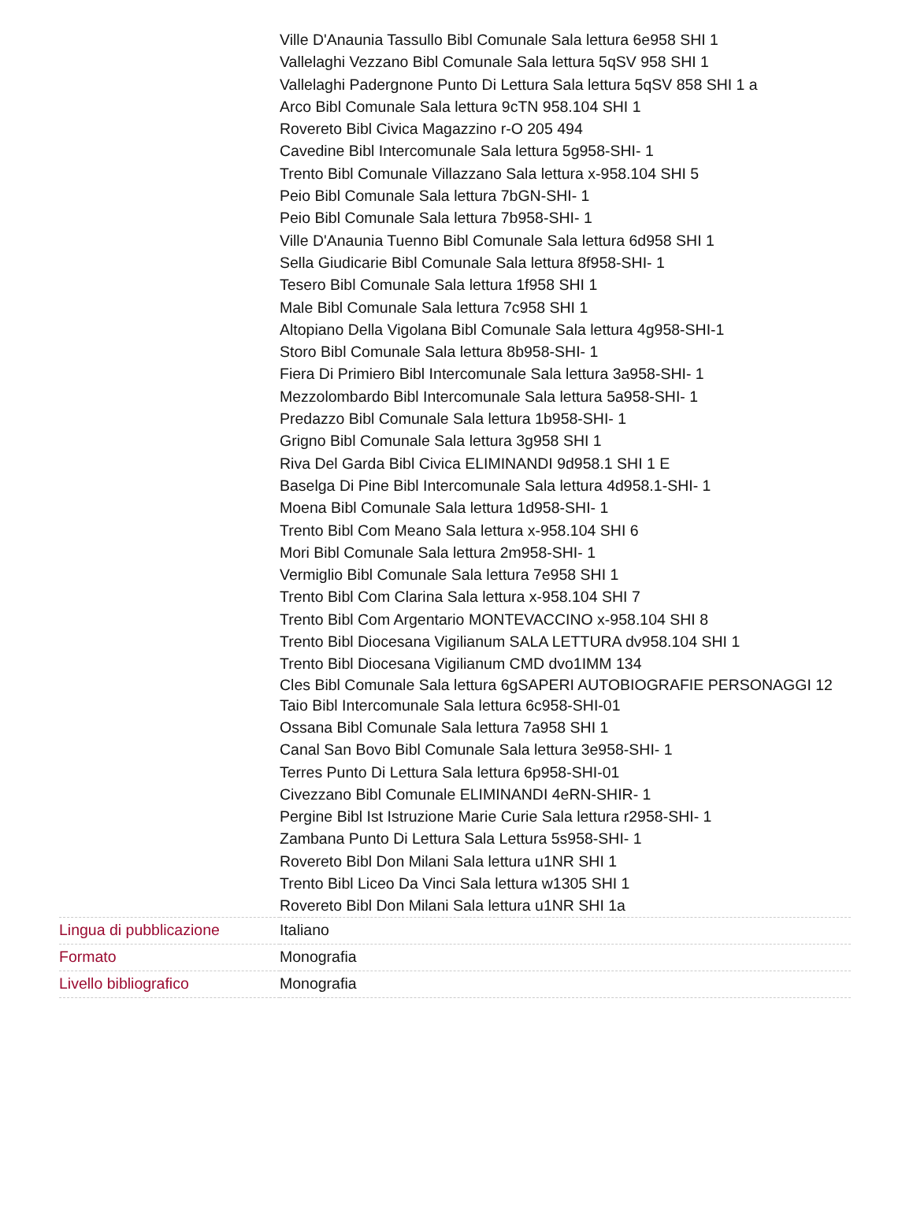| | Ville D'Anaunia Tassullo Bibl Comunale Sala lettura 6e958 SHI 1 Vallelaghi Vezzano Bibl Comunale Sala lettura 5qSV 958 SHI 1 Vallelaghi Padergnone Punto Di Lettura Sala lettura 5qSV 858 SHI 1 a Arco Bibl Comunale Sala lettura 9cTN 958.104 SHI 1 Rovereto Bibl Civica Magazzino r-O 205 494 Cavedine Bibl Intercomunale Sala lettura 5g958-SHI- 1 Trento Bibl Comunale Villazzano Sala lettura x-958.104 SHI 5 Peio Bibl Comunale Sala lettura 7bGN-SHI- 1 Peio Bibl Comunale Sala lettura 7b958-SHI- 1 Ville D'Anaunia Tuenno Bibl Comunale Sala lettura 6d958 SHI 1 Sella Giudicarie Bibl Comunale Sala lettura 8f958-SHI- 1 Tesero Bibl Comunale Sala lettura 1f958 SHI 1 Male Bibl Comunale Sala lettura 7c958 SHI 1 Altopiano Della Vigolana Bibl Comunale Sala lettura 4g958-SHI-1 Storo Bibl Comunale Sala lettura 8b958-SHI- 1 Fiera Di Primiero Bibl Intercomunale Sala lettura 3a958-SHI- 1 Mezzolombardo Bibl Intercomunale Sala lettura 5a958-SHI- 1 Predazzo Bibl Comunale Sala lettura 1b958-SHI- 1 Grigno Bibl Comunale Sala lettura 3g958 SHI 1 Riva Del Garda Bibl Civica ELIMINANDI 9d958.1 SHI 1 E Baselga Di Pine Bibl Intercomunale Sala lettura 4d958.1-SHI- 1 Moena Bibl Comunale Sala lettura 1d958-SHI- 1 Trento Bibl Com Meano Sala lettura x-958.104 SHI 6 Mori Bibl Comunale Sala lettura 2m958-SHI- 1 Vermiglio Bibl Comunale Sala lettura 7e958 SHI 1 Trento Bibl Com Clarina Sala lettura x-958.104 SHI 7 Trento Bibl Com Argentario MONTEVACCINO x-958.104 SHI 8 Trento Bibl Diocesana Vigilianum SALA LETTURA dv958.104 SHI 1 Trento Bibl Diocesana Vigilianum CMD dvo1IMM 134 Cles Bibl Comunale Sala lettura 6gSAPERI AUTOBIOGRAFIE PERSONAGGI 12 Taio Bibl Intercomunale Sala lettura 6c958-SHI-01 Ossana Bibl Comunale Sala lettura 7a958 SHI 1 Canal San Bovo Bibl Comunale Sala lettura 3e958-SHI- 1 Terres Punto Di Lettura Sala lettura 6p958-SHI-01 Civezzano Bibl Comunale ELIMINANDI 4eRN-SHIR- 1 Pergine Bibl Ist Istruzione Marie Curie Sala lettura r2958-SHI- 1 Zambana Punto Di Lettura Sala Lettura 5s958-SHI- 1 Rovereto Bibl Don Milani Sala lettura u1NR SHI 1 Trento Bibl Liceo Da Vinci Sala lettura w1305 SHI 1 Rovereto Bibl Don Milani Sala lettura u1NR SHI 1a |
| Lingua di pubblicazione | Italiano |
| Formato | Monografia |
| Livello bibliografico | Monografia |